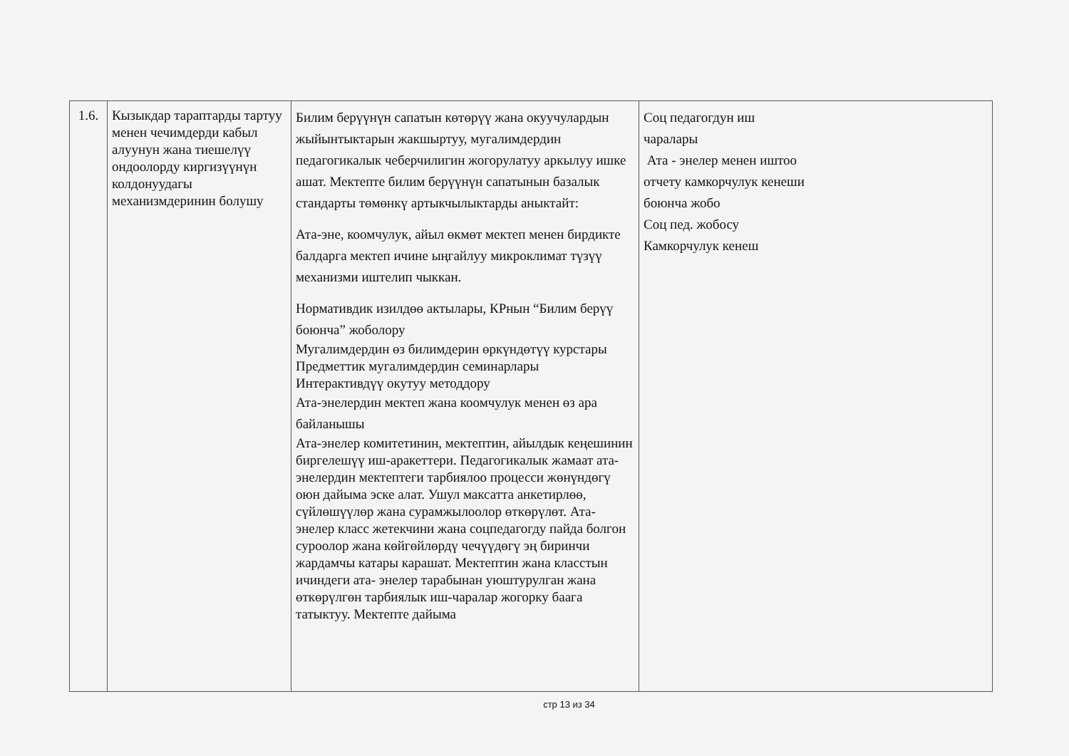| 1.6. | Кызыкдар тараптарды тартуу менен чечимдерди кабыл алуунун жана тиешелүү ондоолорду киргизүүнүн колдонуудагы механизмдеринин болушу | Билим берүүнүн сапатын көтөрүү жана окуучулардын жыйынтыктарын жакшыртуу, мугалимдердин педагогикалык чеберчилигин жогорулатуу аркылуу ишке ашат. Мектепте билим берүүнүн сапатынын базалык стандарты төмөнкү артыкчылыктарды аныктайт: Ата-эне, коомчулук, айыл өкмөт мектеп менен бирдикте балдарга мектеп ичине ыңгайлуу микроклимат түзүү механизми иштелип чыккан. Нормативдик изилдөө актылары, КРнын “Билим берүү боюнча” жоболору Мугалимдердин өз билимдерин өркүндөтүү курстары Предметтик мугалимдердин семинарлары Интерактивдүү окутуу методдору Ата-энелердин мектеп жана коомчулук менен өз ара байланышы Ата-энелер комитетинин, мектептин, айылдык кеңешинин биргелешүү иш-аракеттери. Педагогикалык жамаат ата-энелердин мектептеги тарбиялоо процесси жөнүндөгү оюн дайыма эске алат. Ушул максатта анкетирлөө, сүйлөшүүлөр жана сурамжылоолор өткөрүлөт. Ата- энелер класс жетекчини жана соцпедагогду пайда болгон суроолор жана көйгөйлөрдү чечүүдөгү эң биринчи жардамчы катары карашат. Мектептин жана класстын ичиндеги ата- энелер тарабынан уюштурулган жана өткөрүлгөн тарбиялык иш-чаралар жогорку баага татыктуу. Мектепте дайыма | Соц педагогдун иш чаралары Ата - энелер менен иштоо отчету камкорчулук кенеши боюнча жобо Соц пед. жобосу Камкорчулук кенеш |
стр 13 из 34